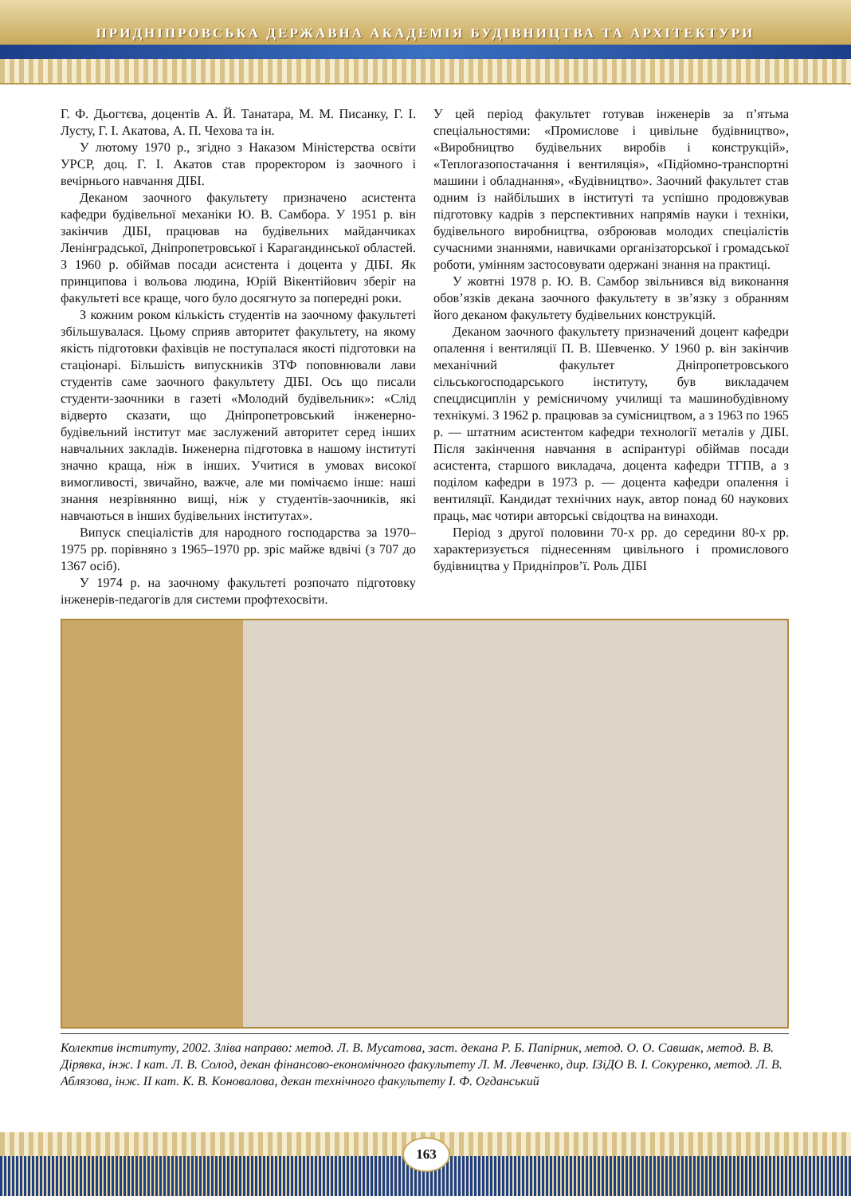ПРИДНІПРОВСЬКА ДЕРЖАВНА АКАДЕМІЯ БУДІВНИЦТВА ТА АРХІТЕКТУРИ
Г. Ф. Дьогтєва, доцентів А. Й. Танатара, М. М. Писанку, Г. І. Лусту, Г. І. Акатова, А. П. Чехова та ін.
У лютому 1970 р., згідно з Наказом Міністерства освіти УРСР, доц. Г. І. Акатов став проректором із заочного і вечірнього навчання ДІБІ.
Деканом заочного факультету призначено асистента кафедри будівельної механіки Ю. В. Самбора. У 1951 р. він закінчив ДІБІ, працював на будівельних майданчиках Ленінградської, Дніпропетровської і Карагандинської областей. З 1960 р. обіймав посади асистента і доцента у ДІБІ. Як принципова і вольова людина, Юрій Вікентійович зберіг на факультеті все краще, чого було досягнуто за попередні роки.
З кожним роком кількість студентів на заочному факультеті збільшувалася. Цьому сприяв авторитет факультету, на якому якість підготовки фахівців не поступалася якості підготовки на стаціонарі. Більшість випускників ЗТФ поповнювали лави студентів саме заочного факультету ДІБІ. Ось що писали студенти-заочники в газеті «Молодий будівельник»: «Слід відверто сказати, що Дніпропетровський інженерно-будівельний інститут має заслужений авторитет серед інших навчальних закладів. Інженерна підготовка в нашому інституті значно краща, ніж в інших. Учитися в умовах високої вимогливості, звичайно, важче, але ми помічаємо інше: наші знання незрівнянно вищі, ніж у студентів-заочників, які навчаються в інших будівельних інститутах».
Випуск спеціалістів для народного господарства за 1970–1975 рр. порівняно з 1965–1970 рр. зріс майже вдвічі (з 707 до 1367 осіб).
У 1974 р. на заочному факультеті розпочато підготовку інженерів-педагогів для системи профтехосвіти.
У цей період факультет готував інженерів за п’ятьма спеціальностями: «Промислове і цивільне будівництво», «Виробництво будівельних виробів і конструкцій», «Теплогазопостачання і вентиляція», «Підйомно-транспортні машини і обладнання», «Будівництво». Заочний факультет став одним із найбільших в інституті та успішно продовжував підготовку кадрів з перспективних напрямів науки і техніки, будівельного виробництва, озброював молодих спеціалістів сучасними знаннями, навичками організаторської і громадської роботи, умінням застосовувати одержані знання на практиці.
У жовтні 1978 р. Ю. В. Самбор звільнився від виконання обов’язків декана заочного факультету в зв’язку з обранням його деканом факультету будівельних конструкцій.
Деканом заочного факультету призначений доцент кафедри опалення і вентиляції П. В. Шевченко. У 1960 р. він закінчив механічний факультет Дніпропетровського сільськогосподарського інституту, був викладачем спецдисциплін у ремісничому училищі та машинобудівному технікумі. З 1962 р. працював за сумісництвом, а з 1963 по 1965 р. — штатним асистентом кафедри технології металів у ДІБІ. Після закінчення навчання в аспірантурі обіймав посади асистента, старшого викладача, доцента кафедри ТГПВ, а з поділом кафедри в 1973 р. — доцента кафедри опалення і вентиляції. Кандидат технічних наук, автор понад 60 наукових праць, має чотири авторські свідоцтва на винаходи.
Період з другої половини 70-х рр. до середини 80-х рр. характеризується піднесенням цивільного і промислового будівництва у Придніпров’ї. Роль ДІБІ
Колектив інституту, 2002. Зліва направо: метод. Л. В. Мусатова, заст. декана Р. Б. Папірник, метод. О. О. Савшак, метод. В. В. Дірявка, інж. І кат. Л. В. Солод, декан фінансово-економічного факультету Л. М. Левченко, дир. ІЗіДО В. І. Сокуренко, метод. Л. В. Аблязова, інж. ІІ кат. К. В. Коновалова, декан технічного факультету І. Ф. Огданський
163